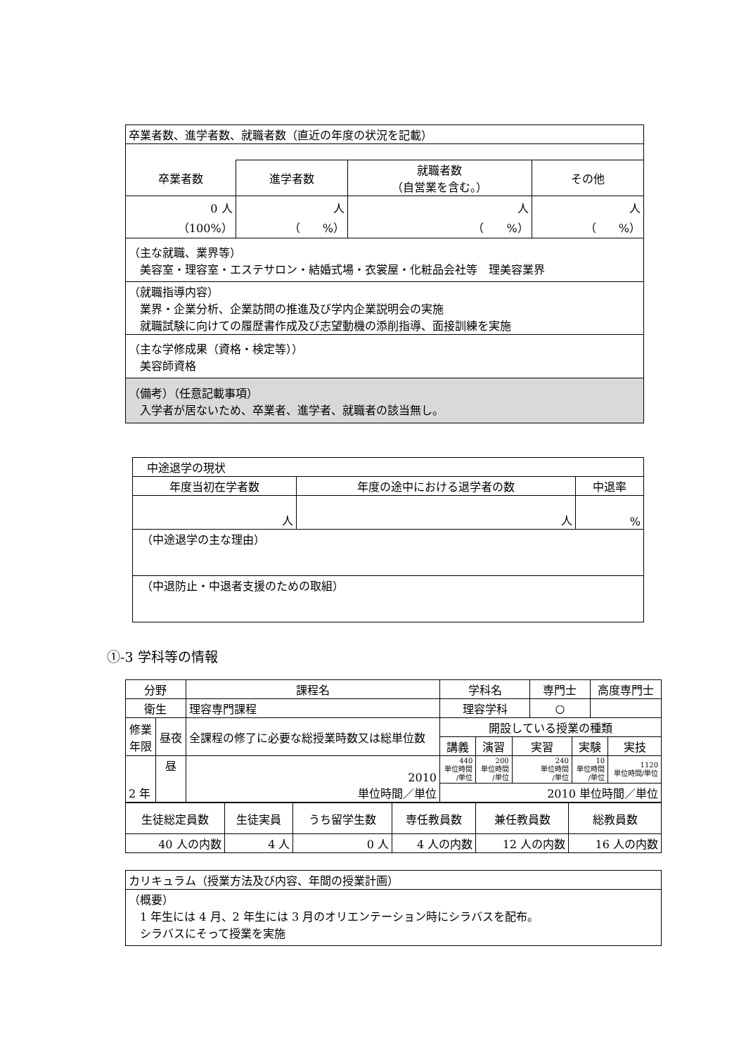| 卒業者数、進学者数、就職者数（直近の年度の状況を記載） | | | |
| 卒業者数 | 進学者数 | 就職者数 （自営業を含む。） | その他 |
| 0 人 （100%） | 人 （ %） | 人 （ %） | 人 （ %） |
| （主な就職、業界等） 美容室・理容室・エステサロン・結婚式場・衣裳屋・化粧品会社等 理美容業界 | | | |
| （就職指導内容） 業界・企業分析、企業訪問の推進及び学内企業説明会の実施 就職試験に向けての履歴書作成及び志望動機の添削指導、面接訓練を実施 | | | |
| （主な学修成果（資格・検定等）） 美容師資格 | | | |
| （備考）（任意記載事項） 入学者が居ないため、卒業者、進学者、就職者の該当無し。 | | | |
| 中途退学の現状 | | |
| 年度当初在学者数 | 年度の途中における退学者の数 | 中退率 |
| 人 | 人 | % |
| （中途退学の主な理由） | | |
| （中退防止・中退者支援のための取組） | | |
①-3 学科等の情報
| 分野 | | 課程名 | 学科名 | | | 専門士 | | 高度専門士 | |
| 衛生 | | 理容専門課程 | 理容学科 | | | ○ | | | |
| 修業 年限 | 昼夜 | 全課程の修了に必要な総授業時数又は総単位数 | 開設している授業の種類 | | | | | | |
| | | | 講義 | 演習 | 実習 | | 実験 | | 実技 |
| 2 年 | 昼 | 2010 単位時間／単位 | 440 単位時間 /単位 | 200 単位時間 /単位 | 240 単位時間 /単位 | | 10 単位時間 /単位 | | 1120 単位時間/単位 |
| | | | 2010 単位時間／単位 | | | | | | |
| 生徒総定員数 | 生徒実員 | うち留学生数 | 専任教員数 | 兼任教員数 | 総教員数 |
| 40 人の内数 | 4 人 | 0 人 | 4 人の内数 | 12 人の内数 | 16 人の内数 |
| カリキュラム（授業方法及び内容、年間の授業計画） |
| （概要） 1 年生には 4 月、2 年生には 3 月のオリエンテーション時にシラバスを配布。 シラバスにそって授業を実施 |